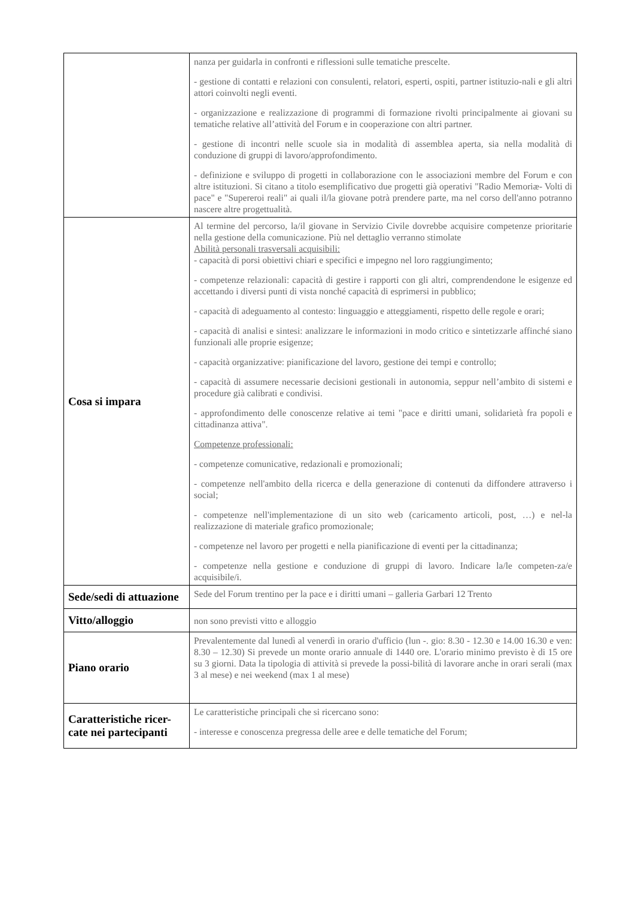| | nanza per guidarla in confronti e riflessioni sulle tematiche prescelte. - gestione di contatti e relazioni con consulenti, relatori, esperti, ospiti, partner istituzio-nali e gli altri attori coinvolti negli eventi. - organizzazione e realizzazione di programmi di formazione rivolti principalmente ai giovani su tematiche relative all’attività del Forum e in cooperazione con altri partner. - gestione di incontri nelle scuole sia in modalità di assemblea aperta, sia nella modalità di conduzione di gruppi di lavoro/approfondimento. - definizione e sviluppo di progetti in collaborazione con le associazioni membre del Forum e con altre istituzioni. Si citano a titolo esemplificativo due progetti già operativi "Radio Memoriæ- Volti di pace" e "Supereroi reali" ai quali il/la giovane potrà prendere parte, ma nel corso dell'anno potranno nascere altre progettualità. |
| Cosa si impara | Al termine del percorso, la/il giovane in Servizio Civile dovrebbe acquisire competenze prioritarie nella gestione della comunicazione. Più nel dettaglio verranno stimolate Abilità personali trasversali acquisibili: - capacità di porsi obiettivi chiari e specifici e impegno nel loro raggiungimento; - competenze relazionali: capacità di gestire i rapporti con gli altri, comprendendone le esigenze ed accettando i diversi punti di vista nonché capacità di esprimersi in pubblico; - capacità di adeguamento al contesto: linguaggio e atteggiamenti, rispetto delle regole e orari; - capacità di analisi e sintesi: analizzare le informazioni in modo critico e sintetizzarle affinché siano funzionali alle proprie esigenze; - capacità organizzative: pianificazione del lavoro, gestione dei tempi e controllo; - capacità di assumere necessarie decisioni gestionali in autonomia, seppur nell’ambito di sistemi e procedure già calibrati e condivisi. - approfondimento delle conoscenze relative ai temi "pace e diritti umani, solidarietà fra popoli e cittadinanza attiva". Competenze professionali: - competenze comunicative, redazionali e promozionali; - competenze nell'ambito della ricerca e della generazione di contenuti da diffondere attraverso i social; - competenze nell'implementazione di un sito web (caricamento articoli, post, …) e nel-la realizzazione di materiale grafico promozionale; - competenze nel lavoro per progetti e nella pianificazione di eventi per la cittadinanza; - competenze nella gestione e conduzione di gruppi di lavoro. Indicare la/le competen-za/e acquisibile/i. |
| Sede/sedi di attuazione | Sede del Forum trentino per la pace e i diritti umani – galleria Garbari 12 Trento |
| Vitto/alloggio | non sono previsti vitto e alloggio |
| Piano orario | Prevalentemente dal lunedì al venerdì in orario d'ufficio (lun -. gio: 8.30 - 12.30 e 14.00 16.30 e ven: 8.30 – 12.30) Si prevede un monte orario annuale di 1440 ore. L'orario minimo previsto è di 15 ore su 3 giorni. Data la tipologia di attività si prevede la possi-bilità di lavorare anche in orari serali (max 3 al mese) e nei weekend (max 1 al mese) |
| Caratteristiche ricer-cate nei partecipanti | Le caratteristiche principali che si ricercano sono: - interesse e conoscenza pregressa delle aree e delle tematiche del Forum; |